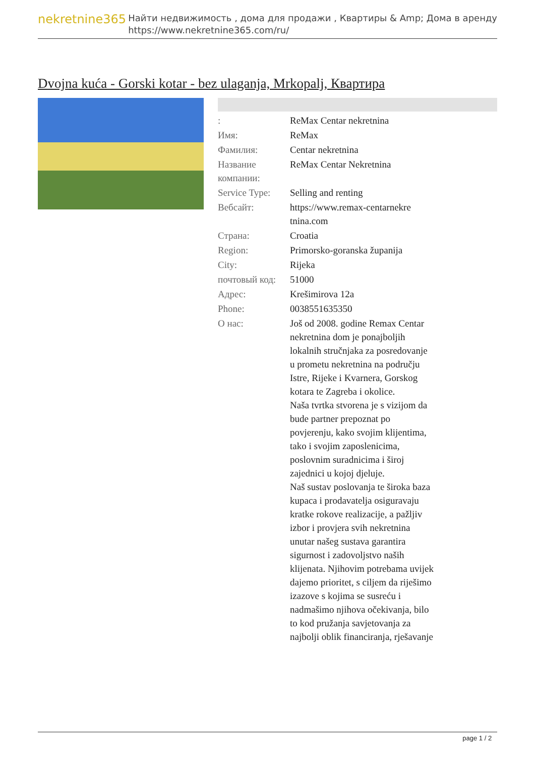nekretnine365
Найти недвижимость , дома для продажи , Квартиры & Amp; Дома в аренду
https://www.nekretnine365.com/ru/
Dvojna kuća - Gorski kotar - bez ulaganja, Mrkopalj, Квартира
| : | ReMax Centar nekretnina |
| Имя: | ReMax |
| Фамилия: | Centar nekretnina |
| Название компании: | ReMax Centar Nekretnina |
| Service Type: | Selling and renting |
| Вебсайт: | https://www.remax-centarnekre tnina.com |
| Страна: | Croatia |
| Region: | Primorsko-goranska županija |
| City: | Rijeka |
| почтовый код: | 51000 |
| Адрес: | Krešimirova 12a |
| Phone: | 0038551635350 |
| О нас: | Još od 2008. godine Remax Centar nekretnina dom je ponajboljih lokalnih stručnjaka za posredovanje u prometu nekretnina na području Istre, Rijeke i Kvarnera, Gorskog kotara te Zagreba i okolice. Naša tvrtka stvorena je s vizijom da bude partner prepoznat po povjerenju, kako svojim klijentima, tako i svojim zaposlenicima, poslovnim suradnicima i široj zajednici u kojoj djeluje. Naš sustav poslovanja te široka baza kupaca i prodavatelja osiguravaju kratke rokove realizacije, a pažljiv izbor i provjera svih nekretnina unutar našeg sustava garantira sigurnost i zadovoljstvo naših klijenata. Njihovim potrebama uvijek dajemo prioritet, s ciljem da riješimo izazove s kojima se susreću i nadmašimo njihova očekivanja, bilo to kod pružanja savjetovanja za najbolji oblik financiranja, rješavanje |
page 1 / 2